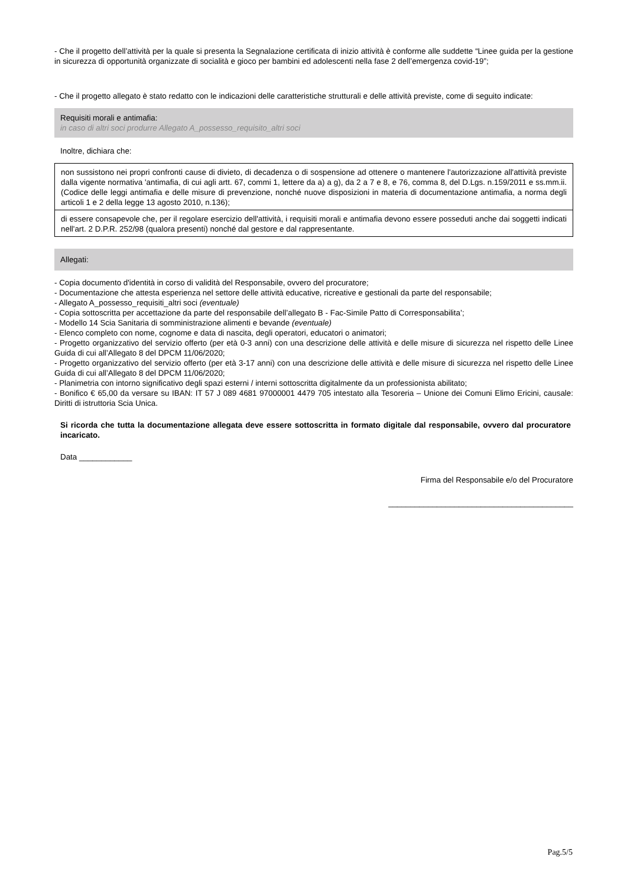- Che il progetto dell’attività per la quale si presenta la Segnalazione certificata di inizio attività è conforme alle suddette “Linee guida per la gestione in sicurezza di opportunità organizzate di socialità e gioco per bambini ed adolescenti nella fase 2 dell’emergenza covid-19”;
- Che il progetto allegato è stato redatto con le indicazioni delle caratteristiche strutturali e delle attività previste, come di seguito indicate:
Requisiti morali e antimafia:
in caso di altri soci produrre Allegato A_possesso_requisito_altri soci
Inoltre, dichiara che:
| non sussistono nei propri confronti cause di divieto, di decadenza o di sospensione ad ottenere o mantenere l'autorizzazione all'attività previste dalla vigente normativa 'antimafia, di cui agli artt. 67, commi 1, lettere da a) a g), da 2 a 7 e 8, e 76, comma 8, del D.Lgs. n.159/2011 e ss.mm.ii. (Codice delle leggi antimafia e delle misure di prevenzione, nonché nuove disposizioni in materia di documentazione antimafia, a norma degli articoli 1 e 2 della legge 13 agosto 2010, n.136); |
| di essere consapevole che, per il regolare esercizio dell'attività, i requisiti morali e antimafia devono essere posseduti anche dai soggetti indicati nell'art. 2 D.P.R. 252/98 (qualora presenti) nonché dal gestore e dal rappresentante. |
Allegati:
- Copia documento d'identità in corso di validità del Responsabile, ovvero del procuratore;
- Documentazione che attesta esperienza nel settore delle attività educative, ricreative e gestionali da parte del responsabile;
- Allegato A_possesso_requisiti_altri soci (eventuale)
- Copia sottoscritta per accettazione da parte del responsabile dell’allegato B - Fac-Simile Patto di Corresponsabilita’;
- Modello 14 Scia Sanitaria di somministrazione alimenti e bevande (eventuale)
- Elenco completo con nome, cognome e data di nascita, degli operatori, educatori o animatori;
- Progetto organizzativo del servizio offerto (per età 0-3 anni) con una descrizione delle attività e delle misure di sicurezza nel rispetto delle Linee Guida di cui all’Allegato 8 del DPCM 11/06/2020;
- Progetto organizzativo del servizio offerto (per età 3-17 anni) con una descrizione delle attività e delle misure di sicurezza nel rispetto delle Linee Guida di cui all’Allegato 8 del DPCM 11/06/2020;
- Planimetria con intorno significativo degli spazi esterni / interni sottoscritta digitalmente da un professionista abilitato;
- Bonifico € 65,00 da versare su IBAN: IT 57 J 089 4681 97000001 4479 705 intestato alla Tesoreria – Unione dei Comuni Elimo Ericini, causale: Diritti di istruttoria Scia Unica.
Si ricorda che tutta la documentazione allegata deve essere sottoscritta in formato digitale dal responsabile, ovvero dal procuratore incaricato.
Data ____________
Firma del Responsabile e/o del Procuratore
__________________________________________
Pag.5/5